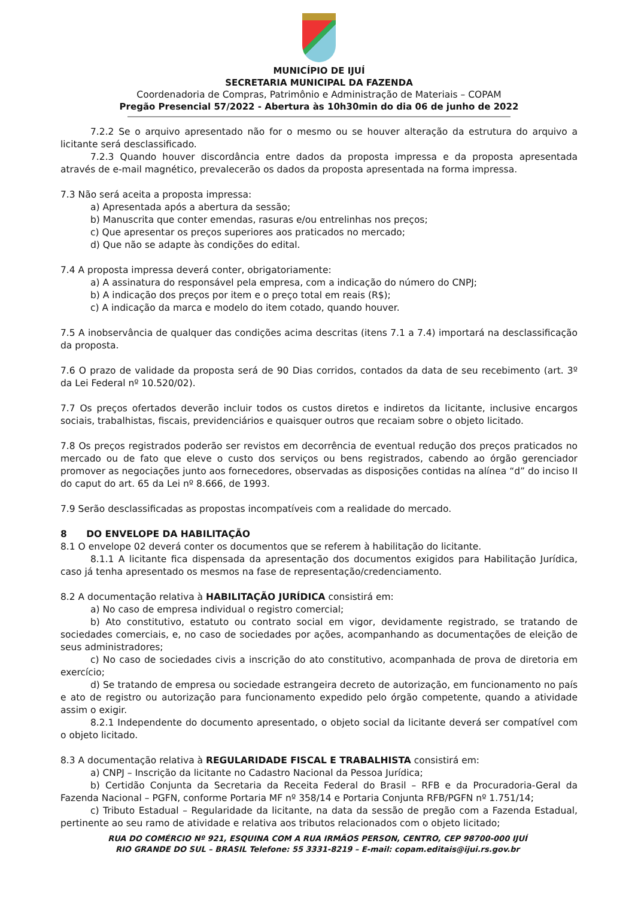MUNICÍPIO DE IJUÍ
SECRETARIA MUNICIPAL DA FAZENDA
Coordenadoria de Compras, Patrimônio e Administração de Materiais – COPAM
Pregão Presencial 57/2022 - Abertura às 10h30min do dia 06 de junho de 2022
7.2.2 Se o arquivo apresentado não for o mesmo ou se houver alteração da estrutura do arquivo a licitante será desclassificado.
7.2.3 Quando houver discordância entre dados da proposta impressa e da proposta apresentada através de e-mail magnético, prevalecerão os dados da proposta apresentada na forma impressa.
7.3 Não será aceita a proposta impressa:
a) Apresentada após a abertura da sessão;
b) Manuscrita que conter emendas, rasuras e/ou entrelinhas nos preços;
c) Que apresentar os preços superiores aos praticados no mercado;
d) Que não se adapte às condições do edital.
7.4 A proposta impressa deverá conter, obrigatoriamente:
a) A assinatura do responsável pela empresa, com a indicação do número do CNPJ;
b) A indicação dos preços por item e o preço total em reais (R$);
c) A indicação da marca e modelo do item cotado, quando houver.
7.5 A inobservância de qualquer das condições acima descritas (itens 7.1 a 7.4) importará na desclassificação da proposta.
7.6 O prazo de validade da proposta será de 90 Dias corridos, contados da data de seu recebimento (art. 3º da Lei Federal nº 10.520/02).
7.7 Os preços ofertados deverão incluir todos os custos diretos e indiretos da licitante, inclusive encargos sociais, trabalhistas, fiscais, previdenciários e quaisquer outros que recaiam sobre o objeto licitado.
7.8 Os preços registrados poderão ser revistos em decorrência de eventual redução dos preços praticados no mercado ou de fato que eleve o custo dos serviços ou bens registrados, cabendo ao órgão gerenciador promover as negociações junto aos fornecedores, observadas as disposições contidas na alínea “d” do inciso II do caput do art. 65 da Lei nº 8.666, de 1993.
7.9 Serão desclassificadas as propostas incompatíveis com a realidade do mercado.
8 DO ENVELOPE DA HABILITAÇÃO
8.1 O envelope 02 deverá conter os documentos que se referem à habilitação do licitante.
8.1.1 A licitante fica dispensada da apresentação dos documentos exigidos para Habilitação Jurídica, caso já tenha apresentado os mesmos na fase de representação/credenciamento.
8.2 A documentação relativa à HABILITAÇÃO JURÍDICA consistirá em:
a) No caso de empresa individual o registro comercial;
b) Ato constitutivo, estatuto ou contrato social em vigor, devidamente registrado, se tratando de sociedades comerciais, e, no caso de sociedades por ações, acompanhando as documentações de eleição de seus administradores;
c) No caso de sociedades civis a inscrição do ato constitutivo, acompanhada de prova de diretoria em exercício;
d) Se tratando de empresa ou sociedade estrangeira decreto de autorização, em funcionamento no país e ato de registro ou autorização para funcionamento expedido pelo órgão competente, quando a atividade assim o exigir.
8.2.1 Independente do documento apresentado, o objeto social da licitante deverá ser compatível com o objeto licitado.
8.3 A documentação relativa à REGULARIDADE FISCAL E TRABALHISTA consistirá em:
a) CNPJ – Inscrição da licitante no Cadastro Nacional da Pessoa Jurídica;
b) Certidão Conjunta da Secretaria da Receita Federal do Brasil – RFB e da Procuradoria-Geral da Fazenda Nacional – PGFN, conforme Portaria MF nº 358/14 e Portaria Conjunta RFB/PGFN nº 1.751/14;
c) Tributo Estadual – Regularidade da licitante, na data da sessão de pregão com a Fazenda Estadual, pertinente ao seu ramo de atividade e relativa aos tributos relacionados com o objeto licitado;
RUA DO COMÉRCIO Nº 921, ESQUINA COM A RUA IRMÃOS PERSON, CENTRO, CEP 98700-000 IJUÍ
RIO GRANDE DO SUL – BRASIL Telefone: 55 3331-8219 – E-mail: copam.editais@ijui.rs.gov.br